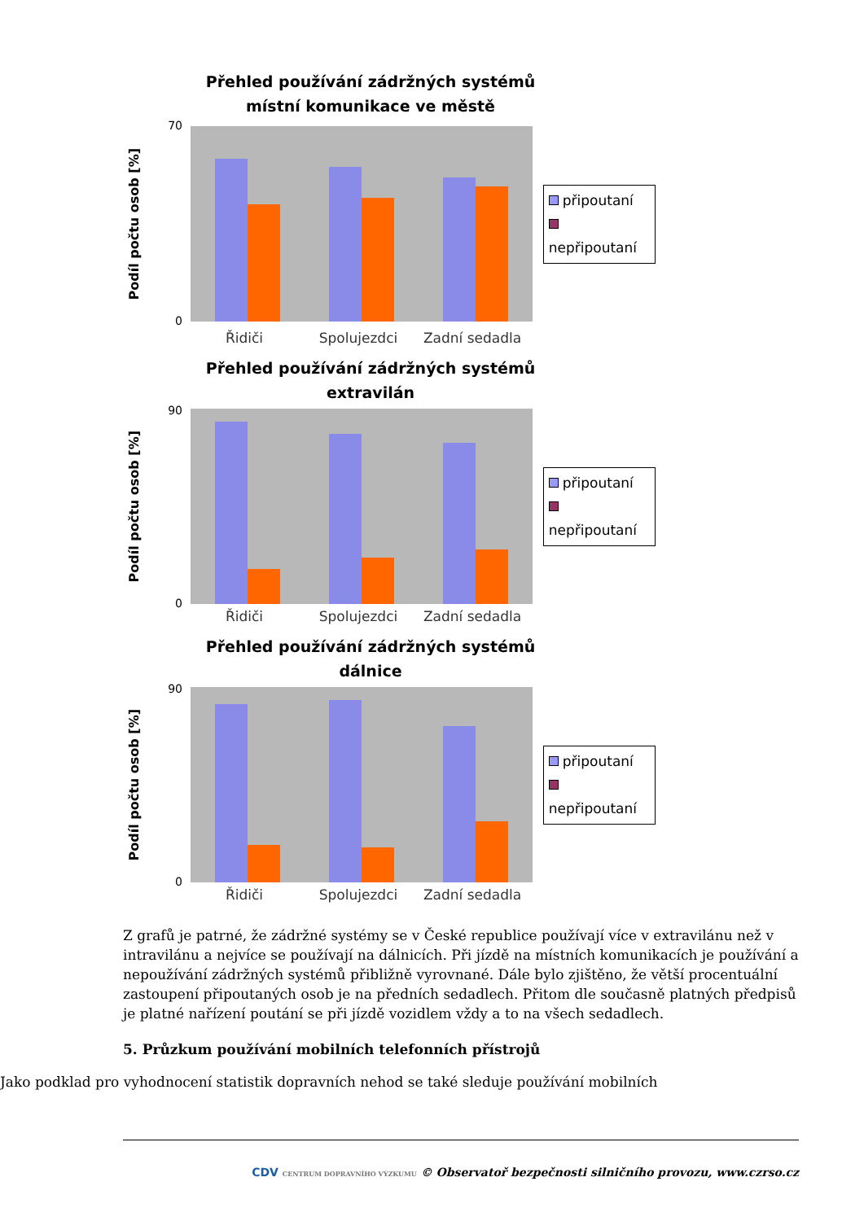Přehled používání zádržných systémů
místní komunikace ve městě
Podíl počtu osob [%]
70
0
připoutaní
nepřipoutaní
Řidiči Spolujezdci Zadní sedadla
Přehled používání zádržných systémů
extravilán
Podíl počtu osob [%]
90
0
připoutaní
nepřipoutaní
Řidiči Spolujezdci Zadní sedadla
Přehled používání zádržných systémů
dálnice
Podíl počtu osob [%]
90
0
připoutaní
nepřipoutaní
Řidiči Spolujezdci Zadní sedadla
Z grafů je patrné, že zádržné systémy se v České republice používají více v extravilánu než v intravilánu a nejvíce se používají na dálnicích. Při jízdě na místních komunikacích je používání a nepoužívání zádržných systémů přibližně vyrovnané. Dále bylo zjištěno, že větší procentuální zastoupení připoutaných osob je na předních sedadlech. Přitom dle současně platných předpisů je platné nařízení poutání se při jízdě vozidlem vždy a to na všech sedadlech.
5. Průzkum používání mobilních telefonních přístrojů
Jako podklad pro vyhodnocení statistik dopravních nehod se také sleduje používání mobilních
CDV CENTRUM DOPRAVNÍHO VÝZKUMU © Observatoř bezpečnosti silničního provozu, www.czrso.cz